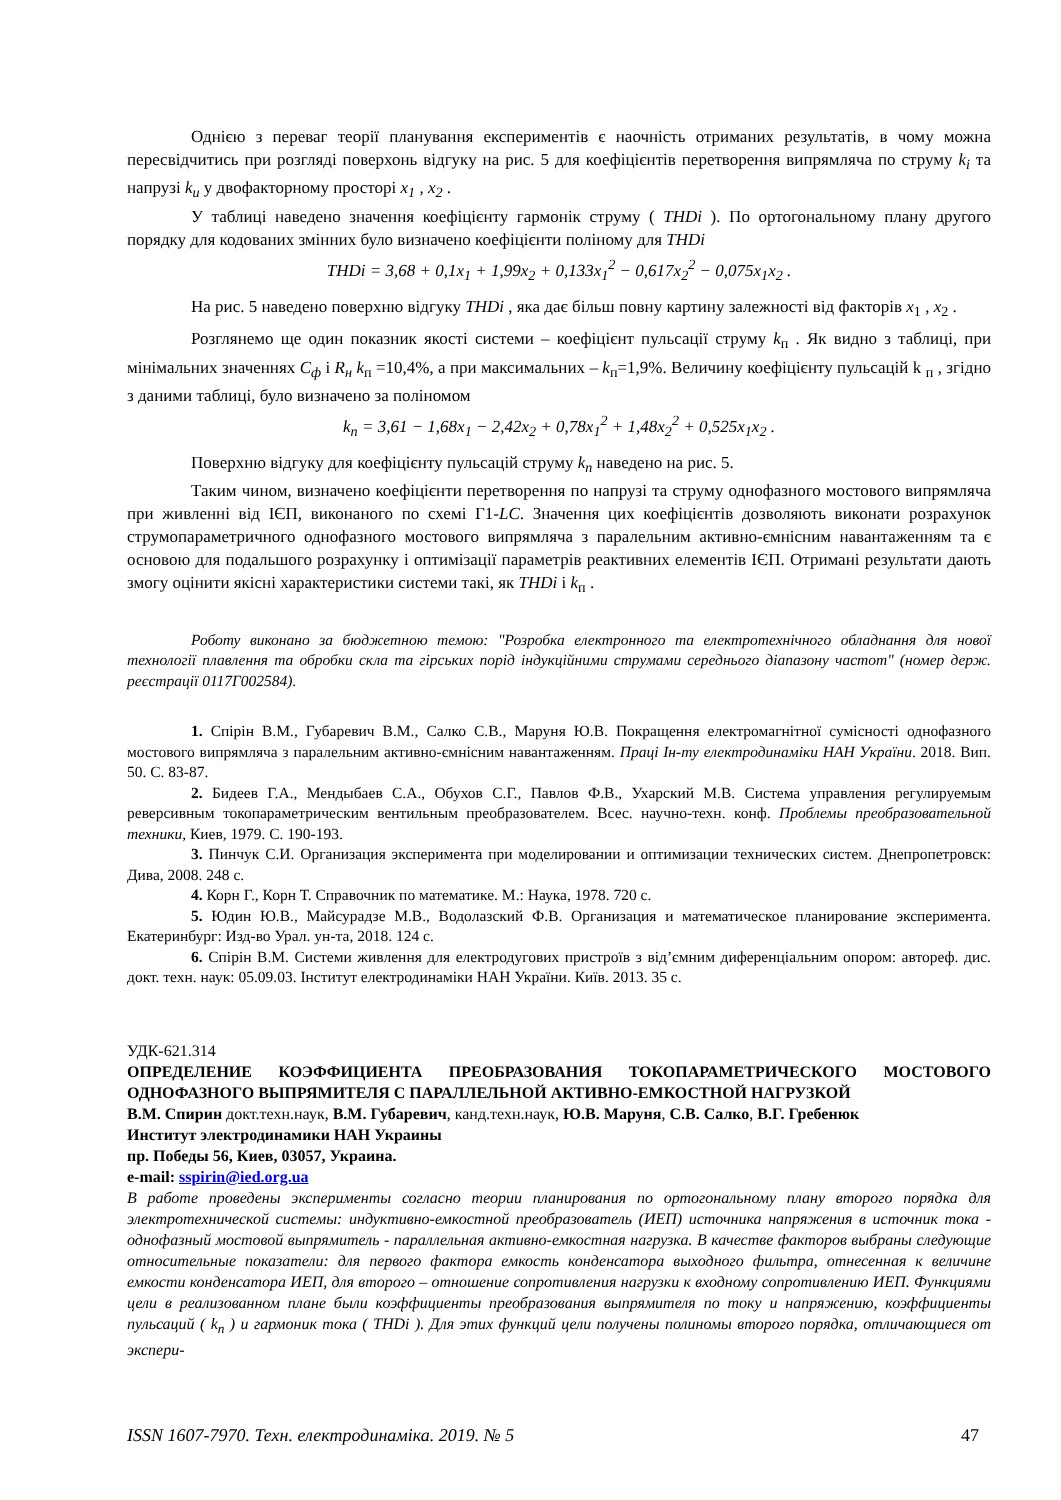Однією з переваг теорії планування експериментів є наочність отриманих результатів, в чому можна пересвідчитись при розгляді поверхонь відгуку на рис. 5 для коефіцієнтів перетворення випрямляча по струму k<sub>i</sub> та напрузі k<sub>u</sub> у двофакторному просторі x<sub>1</sub> , x<sub>2</sub> .
У таблиці наведено значення коефіцієнту гармонік струму ( THDi ). По ортогональному плану другого порядку для кодованих змінних було визначено коефіцієнти поліному для THDi
THDi = 3,68 + 0,1x<sub>1</sub> + 1,99x<sub>2</sub> + 0,133x<sub>1</sub><sup>2</sup> − 0,617x<sub>2</sub><sup>2</sup> − 0,075x<sub>1</sub>x<sub>2</sub> .
На рис. 5 наведено поверхню відгуку THDi , яка дає більш повну картину залежності від факторів x<sub>1</sub> , x<sub>2</sub> .
Розглянемо ще один показник якості системи – коефіцієнт пульсації струму k<sub>п</sub> . Як видно з таблиці, при мінімальних значеннях С<sub>ф</sub> і R<sub>н</sub> k<sub>п</sub> =10,4%, а при максимальних – k<sub>п</sub>=1,9%. Величину коефіцієнту пульсацій k <sub>п</sub> , згідно з даними таблиці, було визначено за поліномом
k<sub>п</sub> = 3,61 − 1,68x<sub>1</sub> − 2,42x<sub>2</sub> + 0,78x<sub>1</sub><sup>2</sup> + 1,48x<sub>2</sub><sup>2</sup> + 0,525x<sub>1</sub>x<sub>2</sub> .
Поверхню відгуку для коефіцієнту пульсацій струму k<sub>n</sub> наведено на рис. 5.
Таким чином, визначено коефіцієнти перетворення по напрузі та струму однофазного мостового випрямляча при живленні від ІЄП, виконаного по схемі Г1-LC. Значення цих коефіцієнтів дозволяють виконати розрахунок струмопараметричного однофазного мостового випрямляча з паралельним активно-ємнісним навантаженням та є основою для подальшого розрахунку і оптимізації параметрів реактивних елементів ІЄП. Отримані результати дають змогу оцінити якісні характеристики системи такі, як THDi і k<sub>п</sub> .
Роботу виконано за бюджетною темою: "Розробка електронного та електротехнічного обладнання для нової технології плавлення та обробки скла та гірських порід індукційними струмами середнього діапазону частот" (номер держ. реєстрації 0117Г002584).
1. Спірін В.М., Губаревич В.М., Салко С.В., Маруня Ю.В. Покращення електромагнітної сумісності однофазного мостового випрямляча з паралельним активно-ємнісним навантаженням. Праці Ін-ту електродинаміки НАН України. 2018. Вип. 50. С. 83-87.
2. Бидеев Г.А., Мендыбаев С.А., Обухов С.Г., Павлов Ф.В., Ухарский М.В. Система управления регулируемым реверсивным токопараметрическим вентильным преобразователем. Всес. научно-техн. конф. Проблемы преобразовательной техники, Киев, 1979. С. 190-193.
3. Пинчук С.И. Организация эксперимента при моделировании и оптимизации технических систем. Днепропетровск: Дива, 2008. 248 с.
4. Корн Г., Корн Т. Справочник по математике. М.: Наука, 1978. 720 с.
5. Юдин Ю.В., Майсурадзе М.В., Водолазский Ф.В. Организация и математическое планирование эксперимента. Екатеринбург: Изд-во Урал. ун-та, 2018. 124 с.
6. Спірін В.М. Системи живлення для електродугових пристроїв з від’ємним диференціальним опором: автореф. дис. докт. техн. наук: 05.09.03. Інститут електродинаміки НАН України. Київ. 2013. 35 с.
УДК-621.314
ОПРЕДЕЛЕНИЕ КОЭФФИЦИЕНТА ПРЕОБРАЗОВАНИЯ ТОКОПАРАМЕТРИЧЕСКОГО МОСТОВОГО ОДНОФАЗНОГО ВЫПРЯМИТЕЛЯ С ПАРАЛЛЕЛЬНОЙ АКТИВНО-ЕМКОСТНОЙ НАГРУЗКОЙ
В.М. Спирин докт.техн.наук, В.М. Губаревич, канд.техн.наук, Ю.В. Маруня, С.В. Салко, В.Г. Гребенюк
Институт электродинамики НАН Украины
пр. Победы 56, Киев, 03057, Украина.
e-mail: sspirin@ied.org.ua
В работе проведены эксперименты согласно теории планирования по ортогональному плану второго порядка для электротехнической системы: индуктивно-емкостной преобразователь (ИЕП) источника напряжения в источник тока - однофазный мостовой выпрямитель - параллельная активно-емкостная нагрузка. В качестве факторов выбраны следующие относительные показатели: для первого фактора емкость конденсатора выходного фильтра, отнесенная к величине емкости конденсатора ИЕП, для второго – отношение сопротивления нагрузки к входному сопротивлению ИЕП. Функциями цели в реализованном плане были коэффициенты преобразования выпрямителя по току и напряжению, коэффициенты пульсаций ( k<sub>п</sub> ) и гармоник тока ( THDi ). Для этих функций цели получены полиномы второго порядка, отличающиеся от экспери-
ISSN 1607-7970. Техн. електродинаміка. 2019. № 5 47